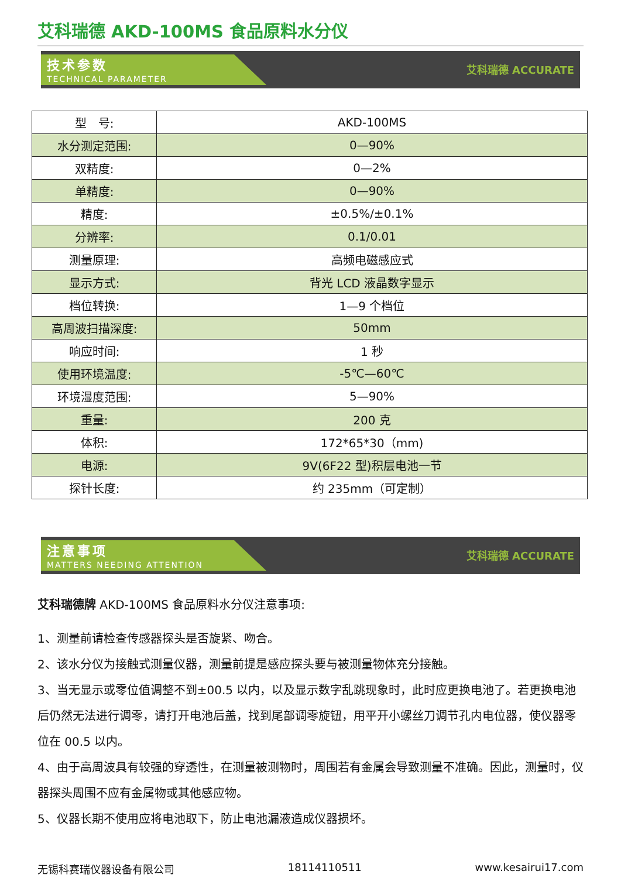艾科瑞德 AKD-100MS 食品原料水分仪
技术参数
TECHNICAL PARAMETER
艾科瑞德 ACCURATE
| 型 号: | AKD-100MS |
| 水分测定范围: | 0—90% |
| 双精度: | 0—2% |
| 单精度: | 0—90% |
| 精度: | ±0.5%/±0.1% |
| 分辨率: | 0.1/0.01 |
| 测量原理: | 高频电磁感应式 |
| 显示方式: | 背光 LCD 液晶数字显示 |
| 档位转换: | 1—9 个档位 |
| 高周波扫描深度: | 50mm |
| 响应时间: | 1 秒 |
| 使用环境温度: | -5℃—60℃ |
| 环境湿度范围: | 5—90% |
| 重量: | 200 克 |
| 体积: | 172*65*30（mm) |
| 电源: | 9V(6F22 型)积层电池一节 |
| 探针长度: | 约 235mm（可定制） |
注意事项
MATTERS NEEDING ATTENTION
艾科瑞德 ACCURATE
艾科瑞德牌 AKD-100MS 食品原料水分仪注意事项:
1、测量前请检查传感器探头是否旋紧、吻合。
2、该水分仪为接触式测量仪器，测量前提是感应探头要与被测量物体充分接触。
3、当无显示或零位值调整不到±00.5 以内，以及显示数字乱跳现象时，此时应更换电池了。若更换电池后仍然无法进行调零，请打开电池后盖，找到尾部调零旋钮，用平开小螺丝刀调节孔内电位器，使仪器零位在 00.5 以内。
4、由于高周波具有较强的穿透性，在测量被测物时，周围若有金属会导致测量不准确。因此，测量时，仪器探头周围不应有金属物或其他感应物。
5、仪器长期不使用应将电池取下，防止电池漏液造成仪器损坏。
无锡科赛瑞仪器设备有限公司 18114110511 www.kesairui17.com